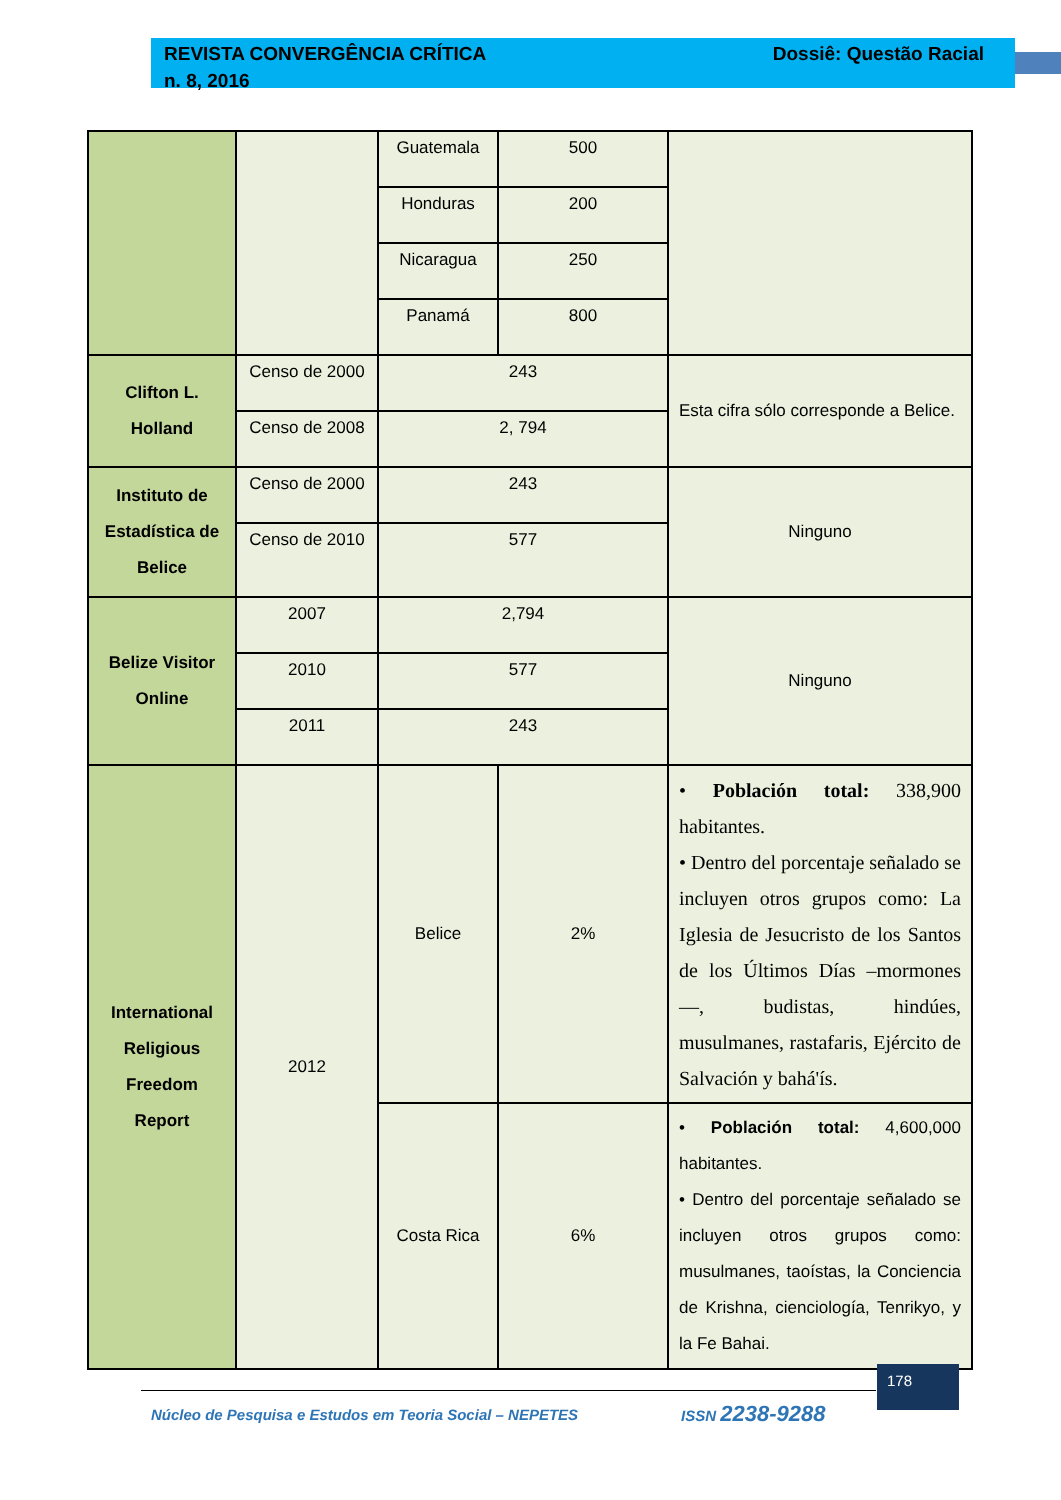REVISTA CONVERGÊNCIA CRÍTICA
n. 8, 2016
Dossiê: Questão Racial
| | | Guatemala | 500 | |
| | | Honduras | 200 | |
| | | Nicaragua | 250 | |
| | | Panamá | 800 | |
| Clifton L. Holland | Censo de 2000 | 243 | | Esta cifra sólo corresponde a Belice. |
| | Censo de 2008 | 2, 794 | | |
| Instituto de Estadística de Belice | Censo de 2000 | 243 | | Ninguno |
| | Censo de 2010 | 577 | | |
| Belize Visitor Online | 2007 | 2,794 | | Ninguno |
| | 2010 | 577 | | |
| | 2011 | 243 | | |
| International Religious Freedom Report | 2012 | Belice | 2% | • Población total: 338,900 habitantes. • Dentro del porcentaje señalado se incluyen otros grupos como: La Iglesia de Jesucristo de los Santos de los Últimos Días –mormones—, budistas, hindúes, musulmanes, rastafaris, Ejército de Salvación y bahá'ís. |
| | | Costa Rica | 6% | • Población total: 4,600,000 habitantes. • Dentro del porcentaje señalado se incluyen otros grupos como: musulmanes, taoístas, la Conciencia de Krishna, cienciología, Tenrikyo, y la Fe Bahai. |
Núcleo de Pesquisa e Estudos em Teoria Social – NEPETES ISSN 2238-9288
178